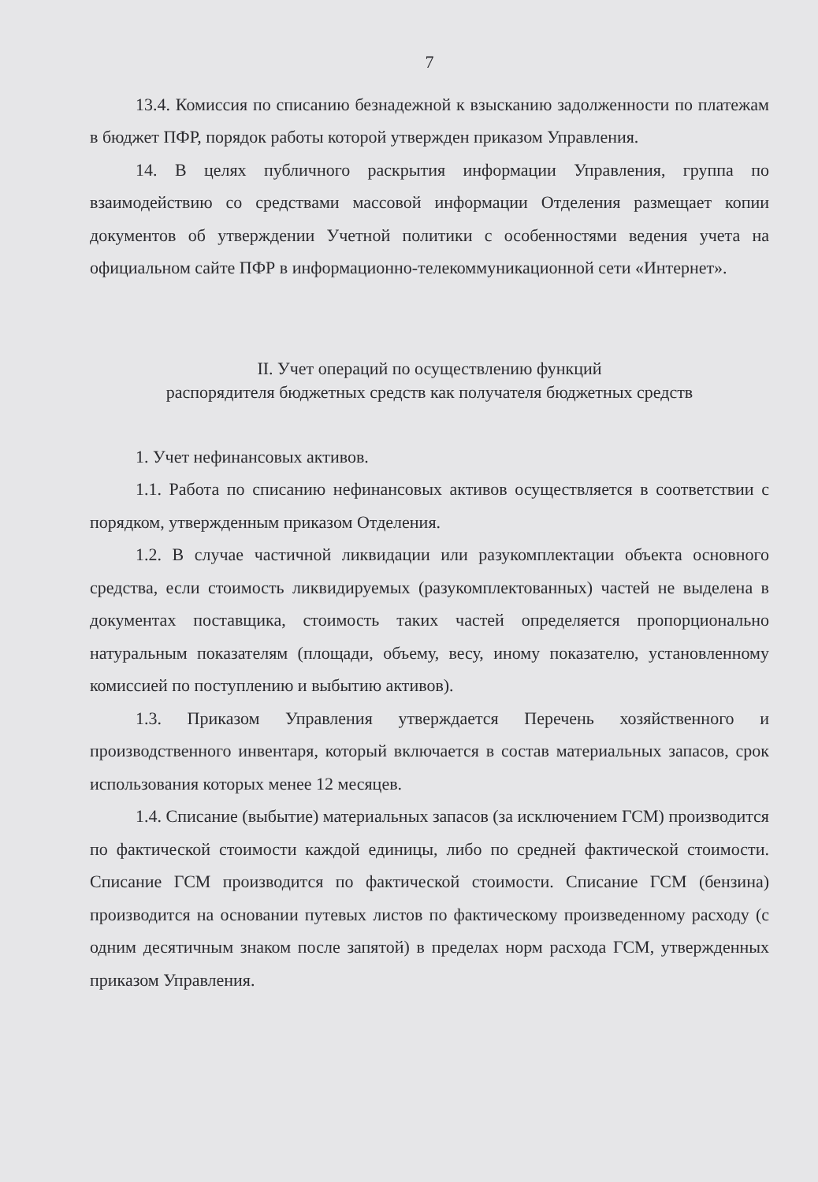7
13.4. Комиссия по списанию безнадежной к взысканию задолженности по платежам в бюджет ПФР, порядок работы которой утвержден приказом Управления.
14. В целях публичного раскрытия информации Управления, группа по взаимодействию со средствами массовой информации Отделения размещает копии документов об утверждении Учетной политики с особенностями ведения учета на официальном сайте ПФР в информационно-телекоммуникационной сети «Интернет».
II. Учет операций по осуществлению функций
распорядителя бюджетных средств как получателя бюджетных средств
1. Учет нефинансовых активов.
1.1. Работа по списанию нефинансовых активов осуществляется в соответствии с порядком, утвержденным приказом Отделения.
1.2. В случае частичной ликвидации или разукомплектации объекта основного средства, если стоимость ликвидируемых (разукомплектованных) частей не выделена в документах поставщика, стоимость таких частей определяется пропорционально натуральным показателям (площади, объему, весу, иному показателю, установленному комиссией по поступлению и выбытию активов).
1.3. Приказом Управления утверждается Перечень хозяйственного и производственного инвентаря, который включается в состав материальных запасов, срок использования которых менее 12 месяцев.
1.4. Списание (выбытие) материальных запасов (за исключением ГСМ) производится по фактической стоимости каждой единицы, либо по средней фактической стоимости. Списание ГСМ производится по фактической стоимости. Списание ГСМ (бензина) производится на основании путевых листов по фактическому произведенному расходу (с одним десятичным знаком после запятой) в пределах норм расхода ГСМ, утвержденных приказом Управления.